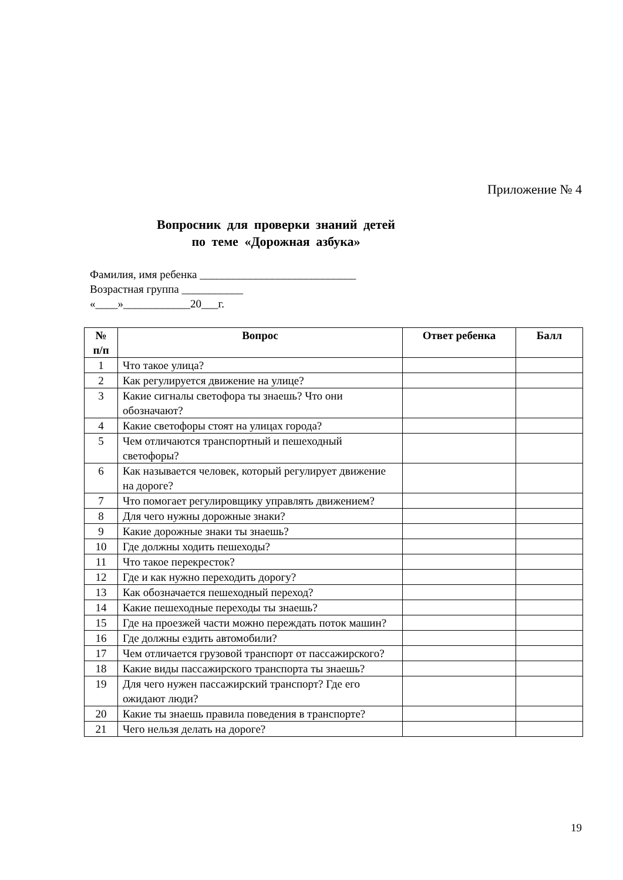Приложение № 4
Вопросник для проверки знаний детей
по теме «Дорожная азбука»
Фамилия, имя ребенка ____________________________
Возрастная группа ___________
«____»____________20___г.
| № п/п | Вопрос | Ответ ребенка | Балл |
| --- | --- | --- | --- |
| 1 | Что такое улица? | | |
| 2 | Как регулируется движение на улице? | | |
| 3 | Какие сигналы светофора ты знаешь? Что они обозначают? | | |
| 4 | Какие светофоры стоят на улицах города? | | |
| 5 | Чем отличаются транспортный и пешеходный светофоры? | | |
| 6 | Как называется человек, который регулирует движение на дороге? | | |
| 7 | Что помогает регулировщику управлять движением? | | |
| 8 | Для чего нужны дорожные знаки? | | |
| 9 | Какие дорожные знаки ты знаешь? | | |
| 10 | Где должны ходить пешеходы? | | |
| 11 | Что такое перекресток? | | |
| 12 | Где и как нужно переходить дорогу? | | |
| 13 | Как обозначается пешеходный переход? | | |
| 14 | Какие пешеходные переходы ты знаешь? | | |
| 15 | Где на проезжей части можно переждать поток машин? | | |
| 16 | Где должны ездить автомобили? | | |
| 17 | Чем отличается грузовой транспорт от пассажирского? | | |
| 18 | Какие виды пассажирского транспорта ты знаешь? | | |
| 19 | Для чего нужен пассажирский транспорт? Где его ожидают люди? | | |
| 20 | Какие ты знаешь правила поведения в транспорте? | | |
| 21 | Чего нельзя делать на дороге? | | |
19